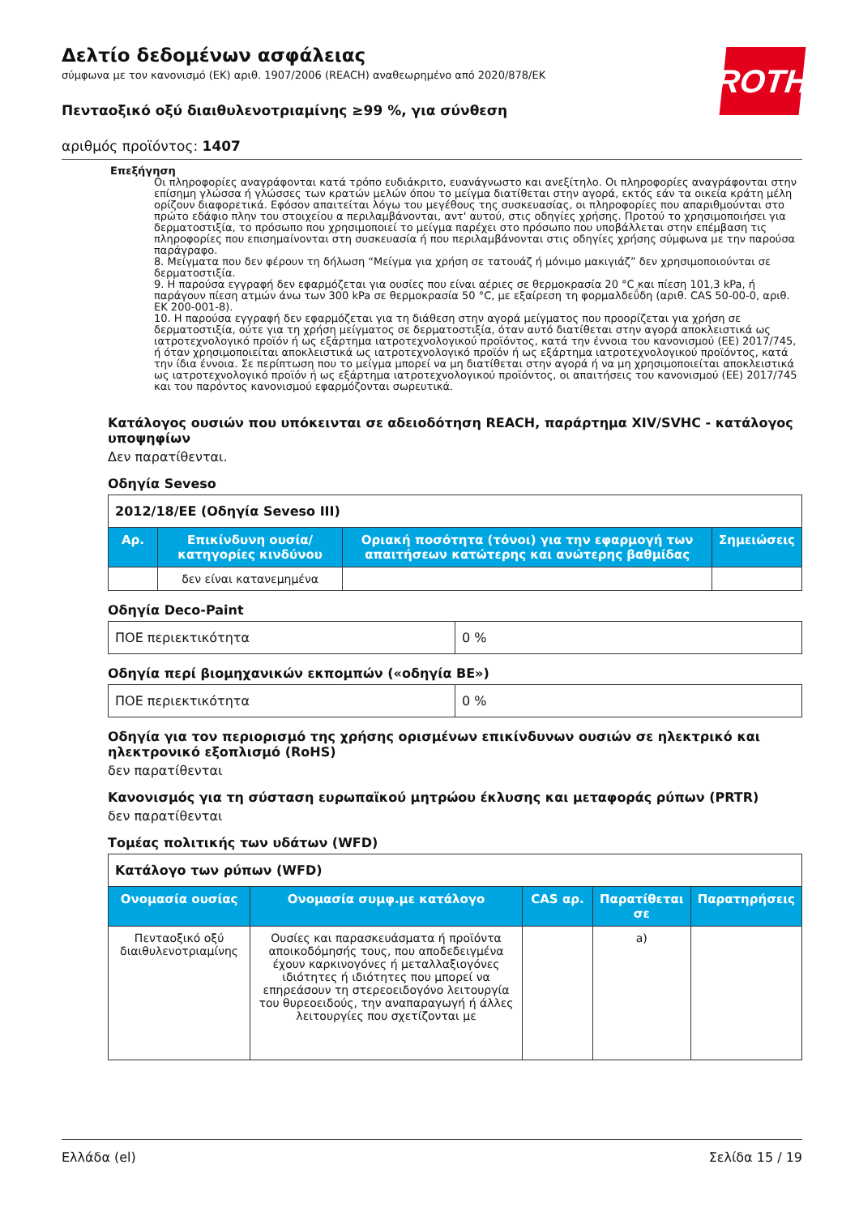Δελτίο δεδομένων ασφάλειας
σύμφωνα με τον κανονισμό (ΕΚ) αριθ. 1907/2006 (REACH) αναθεωρημένο από 2020/878/ΕΚ
ROTH
Πενταοξικό οξύ διαιθυλενοτριαμίνης ≥99 %, για σύνθεση
αριθμός προϊόντος: 1407
Επεξήγηση
Οι πληροφορίες αναγράφονται κατά τρόπο ευδιάκριτο, ευανάγνωστο και ανεξίτηλο. Οι πληροφορίες αναγράφονται στην επίσημη γλώσσα ή γλώσσες των κρατών μελών όπου το μείγμα διατίθεται στην αγορά, εκτός εάν τα οικεία κράτη μέλη ορίζουν διαφορετικά. Εφόσον απαιτείται λόγω του μεγέθους της συσκευασίας, οι πληροφορίες που απαριθμούνται στο πρώτο εδάφιο πλην του στοιχείου α περιλαμβάνονται, αντ' αυτού, στις οδηγίες χρήσης. Προτού το χρησιμοποιήσει για δερματοστιξία, το πρόσωπο που χρησιμοποιεί το μείγμα παρέχει στο πρόσωπο που υποβάλλεται στην επέμβαση τις πληροφορίες που επισημαίνονται στη συσκευασία ή που περιλαμβάνονται στις οδηγίες χρήσης σύμφωνα με την παρούσα παράγραφο.
8. Μείγματα που δεν φέρουν τη δήλωση “Μείγμα για χρήση σε τατουάζ ή μόνιμο μακιγιάζ” δεν χρησιμοποιούνται σε δερματοστιξία.
9. Η παρούσα εγγραφή δεν εφαρμόζεται για ουσίες που είναι αέριες σε θερμοκρασία 20 °C και πίεση 101,3 kPa, ή παράγουν πίεση ατμών άνω των 300 kPa σε θερμοκρασία 50 °C, με εξαίρεση τη φορμαλδεΰδη (αριθ. CAS 50-00-0, αριθ. ΕΚ 200-001-8).
10. Η παρούσα εγγραφή δεν εφαρμόζεται για τη διάθεση στην αγορά μείγματος που προορίζεται για χρήση σε δερματοστιξία, ούτε για τη χρήση μείγματος σε δερματοστιξία, όταν αυτό διατίθεται στην αγορά αποκλειστικά ως ιατροτεχνολογικό προϊόν ή ως εξάρτημα ιατροτεχνολογικού προϊόντος, κατά την έννοια του κανονισμού (ΕΕ) 2017/745, ή όταν χρησιμοποιείται αποκλειστικά ως ιατροτεχνολογικό προϊόν ή ως εξάρτημα ιατροτεχνολογικού προϊόντος, κατά την ίδια έννοια. Σε περίπτωση που το μείγμα μπορεί να μη διατίθεται στην αγορά ή να μη χρησιμοποιείται αποκλειστικά ως ιατροτεχνολογικό προϊόν ή ως εξάρτημα ιατροτεχνολογικού προϊόντος, οι απαιτήσεις του κανονισμού (ΕΕ) 2017/745 και του παρόντος κανονισμού εφαρμόζονται σωρευτικά.
Κατάλογος ουσιών που υπόκεινται σε αδειοδότηση REACH, παράρτημα XIV/SVHC - κατάλογος υποψηφίων
Δεν παρατίθενται.
Οδηγία Seveso
| 2012/18/ΕΕ (Οδηγία Seveso III) | | | |
| Αρ. | Επικίνδυνη ουσία/κατηγορίες κινδύνου | Οριακή ποσότητα (τόνοι) για την εφαρμογή των απαιτήσεων κατώτερης και ανώτερης βαθμίδας | Σημειώσεις |
| | δεν είναι κατανεμημένα | | |
Οδηγία Deco-Paint
| ΠΟΕ περιεκτικότητα | 0 % |
Οδηγία περί βιομηχανικών εκπομπών («οδηγία ΒΕ»)
| ΠΟΕ περιεκτικότητα | 0 % |
Οδηγία για τον περιορισμό της χρήσης ορισμένων επικίνδυνων ουσιών σε ηλεκτρικό και ηλεκτρονικό εξοπλισμό (RoHS)
δεν παρατίθενται
Κανονισμός για τη σύσταση ευρωπαϊκού μητρώου έκλυσης και μεταφοράς ρύπων (PRTR)
δεν παρατίθενται
Τομέας πολιτικής των υδάτων (WFD)
| Κατάλογο των ρύπων (WFD) | | | | |
| Ονομασία ουσίας | Ονομασία συμφ.με κατάλογο | CAS αρ. | Παρατίθεται σε | Παρατηρήσεις |
| Πενταοξικό οξύ διαιθυλενοτριαμίνης | Ουσίες και παρασκευάσματα ή προϊόντα αποικοδόμησής τους, που αποδεδειγμένα έχουν καρκινογόνες ή μεταλλαξιογόνες ιδιότητες ή ιδιότητες που μπορεί να επηρεάσουν τη στερεοειδογόνο λειτουργία του θυρεοειδούς, την αναπαραγωγή ή άλλες λειτουργίες που σχετίζονται με | | a) | |
Ελλάδα (el) Σελίδα 15 / 19